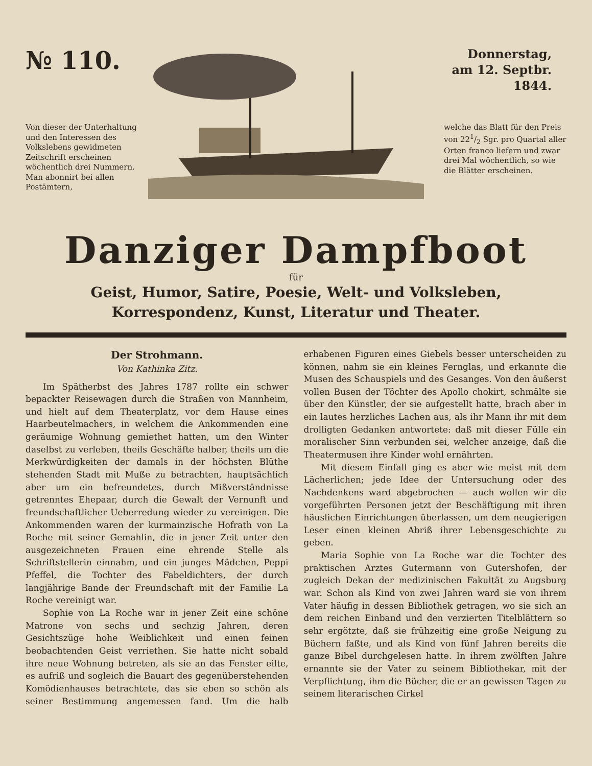№ 110.
Donnerstag,
am 12. Septbr.
1844.
Von dieser der Unterhaltung und den Interessen des Volkslebens gewidmeten Zeitschrift erscheinen wöchentlich drei Nummern. Man abonnirt bei allen Postämtern,
welche das Blatt für den Preis von 221/2 Sgr. pro Quartal aller Orten franco liefern und zwar drei Mal wöchentlich, so wie die Blätter erscheinen.
Danziger Dampfboot
für
Geist, Humor, Satire, Poesie, Welt- und Volksleben,
Korrespondenz, Kunst, Literatur und Theater.
Der Strohmann.
Von Kathinka Zitz.
Im Spätherbst des Jahres 1787 rollte ein schwer bepackter Reisewagen durch die Straßen von Mannheim, und hielt auf dem Theaterplatz, vor dem Hause eines Haarbeutelmachers, in welchem die Ankommenden eine geräumige Wohnung gemiethet hatten, um den Winter daselbst zu verleben, theils Geschäfte halber, theils um die Merkwürdigkeiten der damals in der höchsten Blüthe stehenden Stadt mit Muße zu betrachten, hauptsächlich aber um ein befreundetes, durch Mißverständnisse getrenntes Ehepaar, durch die Gewalt der Vernunft und freundschaftlicher Ueberredung wieder zu vereinigen. Die Ankommenden waren der kurmainzische Hofrath von La Roche mit seiner Gemahlin, die in jener Zeit unter den ausgezeichneten Frauen eine ehrende Stelle als Schriftstellerin einnahm, und ein junges Mädchen, Peppi Pfeffel, die Tochter des Fabeldichters, der durch langjährige Bande der Freundschaft mit der Familie La Roche vereinigt war.
Sophie von La Roche war in jener Zeit eine schöne Matrone von sechs und sechzig Jahren, deren Gesichtszüge hohe Weiblichkeit und einen feinen beobachtenden Geist verriethen. Sie hatte nicht sobald ihre neue Wohnung betreten, als sie an das Fenster eilte, es aufriß und sogleich die Bauart des gegenüberstehenden Komödienhauses betrachtete, das sie eben so schön als seiner Bestimmung angemessen fand. Um die halb erhabenen Figuren eines Giebels besser unterscheiden zu können, nahm sie ein kleines Fernglas, und erkannte die Musen des Schauspiels und des Gesanges. Von den äußerst vollen Busen der Töchter des Apollo chokirt, schmälte sie über den Künstler, der sie aufgestellt hatte, brach aber in ein lautes herzliches Lachen aus, als ihr Mann ihr mit dem drolligten Gedanken antwortete: daß mit dieser Fülle ein moralischer Sinn verbunden sei, welcher anzeige, daß die Theatermusen ihre Kinder wohl ernährten.
Mit diesem Einfall ging es aber wie meist mit dem Lächerlichen; jede Idee der Untersuchung oder des Nachdenkens ward abgebrochen — auch wollen wir die vorgeführten Personen jetzt der Beschäftigung mit ihren häuslichen Einrichtungen überlassen, um dem neugierigen Leser einen kleinen Abriß ihrer Lebensgeschichte zu geben.
Maria Sophie von La Roche war die Tochter des praktischen Arztes Gutermann von Gutershofen, der zugleich Dekan der medizinischen Fakultät zu Augsburg war. Schon als Kind von zwei Jahren ward sie von ihrem Vater häufig in dessen Bibliothek getragen, wo sie sich an dem reichen Einband und den verzierten Titelblättern so sehr ergötzte, daß sie frühzeitig eine große Neigung zu Büchern faßte, und als Kind von fünf Jahren bereits die ganze Bibel durchgelesen hatte. In ihrem zwölften Jahre ernannte sie der Vater zu seinem Bibliothekar, mit der Verpflichtung, ihm die Bücher, die er an gewissen Tagen zu seinem literarischen Cirkel